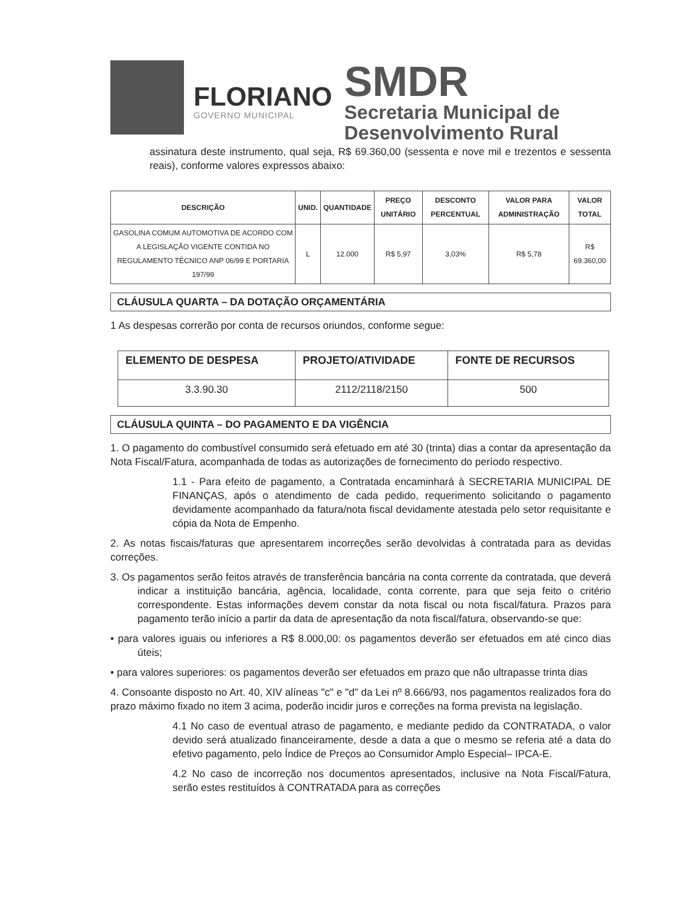FLORIANO
GOVERNO MUNICIPAL
SMDR
Secretaria Municipal de
Desenvolvimento Rural
assinatura deste instrumento, qual seja, R$ 69.360,00 (sessenta e nove mil e trezentos e sessenta reais), conforme valores expressos abaixo:
| DESCRIÇÃO | UNID. | QUANTIDADE | PREÇO UNITÁRIO | DESCONTO PERCENTUAL | VALOR PARA ADMINISTRAÇÃO | VALOR TOTAL |
| --- | --- | --- | --- | --- | --- | --- |
| GASOLINA COMUM AUTOMOTIVA DE ACORDO COM A LEGISLAÇÃO VIGENTE CONTIDA NO REGULAMENTO TÉCNICO ANP 06/99 E PORTARIA 197/99 | L | 12.000 | R$ 5,97 | 3,03% | R$ 5,78 | R$ 69.360,00 |
CLÁUSULA QUARTA – DA DOTAÇÃO ORÇAMENTÁRIA
1 As despesas correrão por conta de recursos oriundos, conforme segue:
| ELEMENTO DE DESPESA | PROJETO/ATIVIDADE | FONTE DE RECURSOS |
| --- | --- | --- |
| 3.3.90.30 | 2112/2118/2150 | 500 |
CLÁUSULA QUINTA – DO PAGAMENTO E DA VIGÊNCIA
1. O pagamento do combustível consumido será efetuado em até 30 (trinta) dias a contar da apresentação da Nota Fiscal/Fatura, acompanhada de todas as autorizações de fornecimento do período respectivo.
1.1 - Para efeito de pagamento, a Contratada encaminhará à SECRETARIA MUNICIPAL DE FINANÇAS, após o atendimento de cada pedido, requerimento solicitando o pagamento devidamente acompanhado da fatura/nota fiscal devidamente atestada pelo setor requisitante e cópia da Nota de Empenho.
2. As notas fiscais/faturas que apresentarem incorreções serão devolvidas à contratada para as devidas correções.
3. Os pagamentos serão feitos através de transferência bancária na conta corrente da contratada, que deverá indicar a instituição bancária, agência, localidade, conta corrente, para que seja feito o critério correspondente. Estas informações devem constar da nota fiscal ou nota fiscal/fatura. Prazos para pagamento terão início a partir da data de apresentação da nota fiscal/fatura, observando-se que:
• para valores iguais ou inferiores a R$ 8.000,00: os pagamentos deverão ser efetuados em até cinco dias úteis;
• para valores superiores: os pagamentos deverão ser efetuados em prazo que não ultrapasse trinta dias
4. Consoante disposto no Art. 40, XIV alíneas "c" e "d" da Lei nº 8.666/93, nos pagamentos realizados fora do prazo máximo fixado no item 3 acima, poderão incidir juros e correções na forma prevista na legislação.
4.1 No caso de eventual atraso de pagamento, e mediante pedido da CONTRATADA, o valor devido será atualizado financeiramente, desde a data a que o mesmo se referia até a data do efetivo pagamento, pelo Índice de Preços ao Consumidor Amplo Especial– IPCA-E.
4.2 No caso de incorreção nos documentos apresentados, inclusive na Nota Fiscal/Fatura, serão estes restituídos à CONTRATADA para as correções